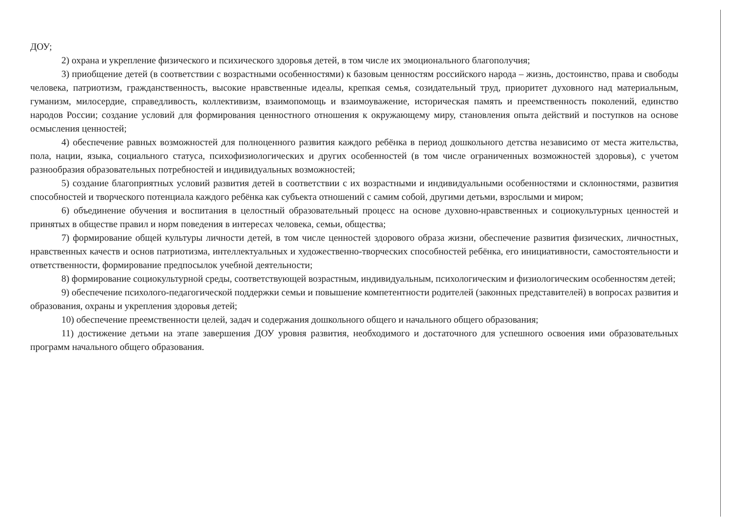ДОУ;
2) охрана и укрепление физического и психического здоровья детей, в том числе их эмоционального благополучия;
3) приобщение детей (в соответствии с возрастными особенностями) к базовым ценностям российского народа – жизнь, достоинство, права и свободы человека, патриотизм, гражданственность, высокие нравственные идеалы, крепкая семья, созидательный труд, приоритет духовного над материальным, гуманизм, милосердие, справедливость, коллективизм, взаимопомощь и взаимоуважение, историческая память и преемственность поколений, единство народов России; создание условий для формирования ценностного отношения к окружающему миру, становления опыта действий и поступков на основе осмысления ценностей;
4) обеспечение равных возможностей для полноценного развития каждого ребёнка в период дошкольного детства независимо от места жительства, пола, нации, языка, социального статуса, психофизиологических и других особенностей (в том числе ограниченных возможностей здоровья), с учетом разнообразия образовательных потребностей и индивидуальных возможностей;
5) создание благоприятных условий развития детей в соответствии с их возрастными и индивидуальными особенностями и склонностями, развития способностей и творческого потенциала каждого ребёнка как субъекта отношений с самим собой, другими детьми, взрослыми и миром;
6) объединение обучения и воспитания в целостный образовательный процесс на основе духовно-нравственных и социокультурных ценностей и принятых в обществе правил и норм поведения в интересах человека, семьи, общества;
7) формирование общей культуры личности детей, в том числе ценностей здорового образа жизни, обеспечение развития физических, личностных, нравственных качеств и основ патриотизма, интеллектуальных и художественно-творческих способностей ребёнка, его инициативности, самостоятельности и ответственности, формирование предпосылок учебной деятельности;
8) формирование социокультурной среды, соответствующей возрастным, индивидуальным, психологическим и физиологическим особенностям детей;
9) обеспечение психолого-педагогической поддержки семьи и повышение компетентности родителей (законных представителей) в вопросах развития и образования, охраны и укрепления здоровья детей;
10) обеспечение преемственности целей, задач и содержания дошкольного общего и начального общего образования;
11) достижение детьми на этапе завершения ДОУ уровня развития, необходимого и достаточного для успешного освоения ими образовательных программ начального общего образования.